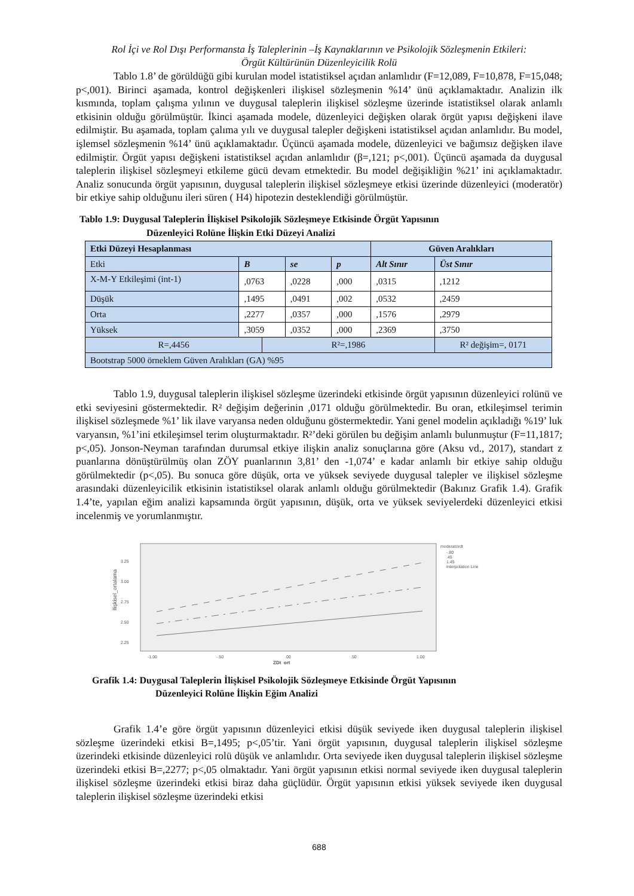Rol İçi ve Rol Dışı Performansta İş Taleplerinin –İş Kaynaklarının ve Psikolojik Sözleşmenin Etkileri:
Örgüt Kültürünün Düzenleyicilik Rolü
Tablo 1.8’ de görüldüğü gibi kurulan model istatistiksel açıdan anlamlıdır (F=12,089, F=10,878, F=15,048; p<,001). Birinci aşamada, kontrol değişkenleri ilişkisel sözleşmenin %14’ ünü açıklamaktadır. Analizin ilk kısmında, toplam çalışma yılının ve duygusal taleplerin ilişkisel sözleşme üzerinde istatistiksel olarak anlamlı etkisinin olduğu görülmüştür. İkinci aşamada modele, düzenleyici değişken olarak örgüt yapısı değişkeni ilave edilmiştir. Bu aşamada, toplam çalıma yılı ve duygusal talepler değişkeni istatistiksel açıdan anlamlıdır. Bu model, işlemsel sözleşmenin %14’ ünü açıklamaktadır. Üçüncü aşamada modele, düzenleyici ve bağımsız değişken ilave edilmiştir. Örgüt yapısı değişkeni istatistiksel açıdan anlamlıdır (β=,121; p<,001). Üçüncü aşamada da duygusal taleplerin ilişkisel sözleşmeyi etkileme gücü devam etmektedir. Bu model değişikliğin %21’ ini açıklamaktadır. Analiz sonucunda örgüt yapısının, duygusal taleplerin ilişkisel sözleşmeye etkisi üzerinde düzenleyici (moderatör) bir etkiye sahip olduğunu ileri süren ( H4) hipotezin desteklendiği görülmüştür.
Tablo 1.9: Duygusal Taleplerin İlişkisel Psikolojik Sözleşmeye Etkisinde Örgüt Yapısının
Düzenleyici Rolüne İlişkin Etki Düzeyi Analizi
| Etki Düzeyi Hesaplanması | | | | | Güven Aralıkları | |
| Etki | B | | se | p | Alt Sınır | Üst Sınır |
| X-M-Y Etkileşimi (int-1) | ,0763 | | ,0228 | ,000 | ,0315 | ,1212 |
| Düşük | ,1495 | | ,0491 | ,002 | ,0532 | ,2459 |
| Orta | ,2277 | | ,0357 | ,000 | ,1576 | ,2979 |
| Yüksek | ,3059 | | ,0352 | ,000 | ,2369 | ,3750 |
| R=,4456 | | R²=,1986 | | | | R² değişim=, 0171 |
| Bootstrap 5000 örneklem Güven Aralıkları (GA) %95 | | | | | | |
Tablo 1.9, duygusal taleplerin ilişkisel sözleşme üzerindeki etkisinde örgüt yapısının düzenleyici rolünü ve etki seviyesini göstermektedir. R² değişim değerinin ,0171 olduğu görülmektedir. Bu oran, etkileşimsel terimin ilişkisel sözleşmede %1’ lik ilave varyansa neden olduğunu göstermektedir. Yani genel modelin açıkladığı %19’ luk varyansın, %1’ini etkileşimsel terim oluşturmaktadır. R²’deki görülen bu değişim anlamlı bulunmuştur (F=11,1817; p<,05). Jonson-Neyman tarafından durumsal etkiye ilişkin analiz sonuçlarına göre (Aksu vd., 2017), standart z puanlarına dönüştürülmüş olan ZÖY puanlarının 3,81’ den -1,074’ e kadar anlamlı bir etkiye sahip olduğu görülmektedir (p<,05). Bu sonuca göre düşük, orta ve yüksek seviyede duygusal talepler ve ilişkisel sözleşme arasındaki düzenleyicilik etkisinin istatistiksel olarak anlamlı olduğu görülmektedir (Bakınız Grafik 1.4). Grafik 1.4’te, yapılan eğim analizi kapsamında örgüt yapısının, düşük, orta ve yüksek seviyelerdeki düzenleyici etkisi incelenmiş ve yorumlanmıştır.
İlişkisel_ortalama
3.25
3.00
2.75
2.50
2.25
-1.00
-.50
.00
.50
1.00
ZDt_ort
moderatördt
-.80
.45
1.45
Interpolation Line
Grafik 1.4: Duygusal Taleplerin İlişkisel Psikolojik Sözleşmeye Etkisinde Örgüt Yapısının
Düzenleyici Rolüne İlişkin Eğim Analizi
Grafik 1.4’e göre örgüt yapısının düzenleyici etkisi düşük seviyede iken duygusal taleplerin ilişkisel sözleşme üzerindeki etkisi B=,1495; p<,05’tir. Yani örgüt yapısının, duygusal taleplerin ilişkisel sözleşme üzerindeki etkisinde düzenleyici rolü düşük ve anlamlıdır. Orta seviyede iken duygusal taleplerin ilişkisel sözleşme üzerindeki etkisi B=,2277; p<,05 olmaktadır. Yani örgüt yapısının etkisi normal seviyede iken duygusal taleplerin ilişkisel sözleşme üzerindeki etkisi biraz daha güçlüdür. Örgüt yapısının etkisi yüksek seviyede iken duygusal taleplerin ilişkisel sözleşme üzerindeki etkisi
688